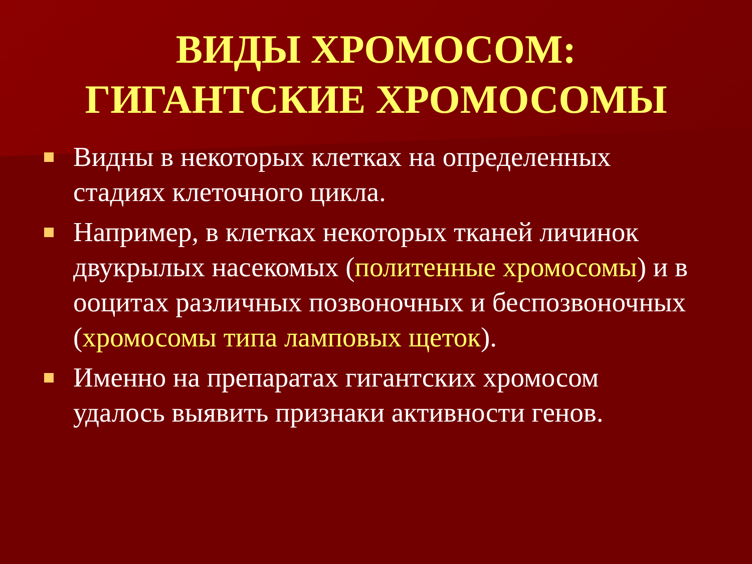ВИДЫ ХРОМОСОМ:
ГИГАНТСКИЕ ХРОМОСОМЫ
Видны в некоторых клетках на определенных стадиях клеточного цикла.
Например, в клетках некоторых тканей личинок двукрылых насекомых (политенные хромосомы) и в ооцитах различных позвоночных и беспозвоночных (хромосомы типа ламповых щеток).
Именно на препаратах гигантских хромосом удалось выявить признаки активности генов.